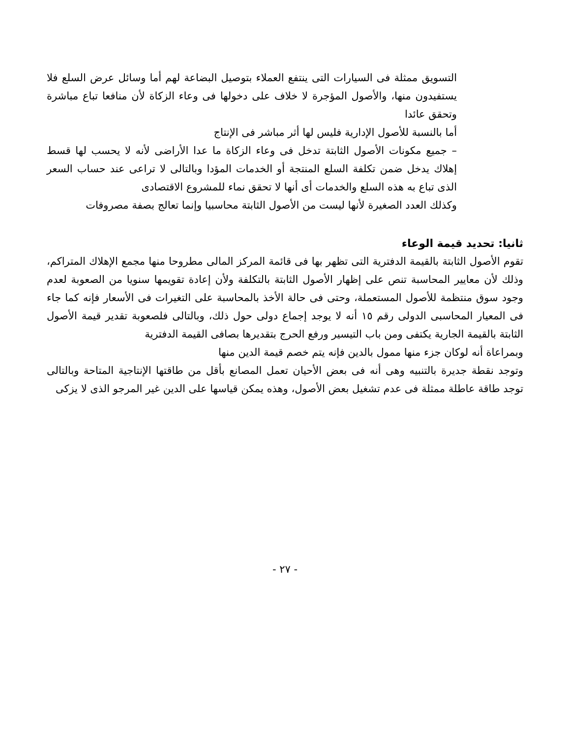التسويق ممثلة فى السيارات التى ينتفع العملاء بتوصيل البضاعة لهم أما وسائل عرض السلع فلا يستفيدون منها، والأصول المؤجرة لا خلاف على دخولها فى وعاء الزكاة لأن منافعا تباع مباشرة وتحقق عائدا
أما بالنسبة للأصول الإدارية فليس لها أثر مباشر فى الإنتاج
– جميع مكونات الأصول الثابتة تدخل فى وعاء الزكاة ما عدا الأراضى لأنه لا يحسب لها قسط إهلاك يدخل ضمن تكلفة السلع المنتجة أو الخدمات المؤدا وبالتالى لا تراعى عند حساب السعر الذى تباع به هذه السلع والخدمات أى أنها لا تحقق نماء للمشروع الاقتصادى
وكذلك العدد الصغيرة لأنها ليست من الأصول الثابتة محاسبيا وإنما تعالج بصفة مصروفات
ثانيا: تحديد قيمة الوعاء
تقوم الأصول الثابتة بالقيمة الدفترية التى تظهر بها فى قائمة المركز المالى مطروحا منها مجمع الإهلاك المتراكم، وذلك لأن معايير المحاسبة تنص على إظهار الأصول الثابتة بالتكلفة ولأن إعادة تقويمها سنويا من الصعوبة لعدم وجود سوق منتظمة للأصول المستعملة، وحتى فى حالة الأخذ بالمحاسبة على التغيرات فى الأسعار فإنه كما جاء فى المعيار المحاسبى الدولى رقم ١٥ أنه لا يوجد إجماع دولى حول ذلك، وبالتالى فلصعوبة تقدير قيمة الأصول الثابتة بالقيمة الجارية يكتفى ومن باب التيسير ورفع الحرج بتقديرها بصافى القيمة الدفترية
وبمراعاة أنه لوكان جزء منها ممول بالدين فإنه يتم خصم قيمة الدين منها
وتوجد نقطة جديرة بالتنبيه وهى أنه فى بعض الأحيان تعمل المصانع بأقل من طاقتها الإنتاجية المتاحة وبالتالى توجد طاقة عاطلة ممثلة فى عدم تشغيل بعض الأصول، وهذه يمكن قياسها على الدين غير المرجو الذى لا يزكى
- ٢٧ -